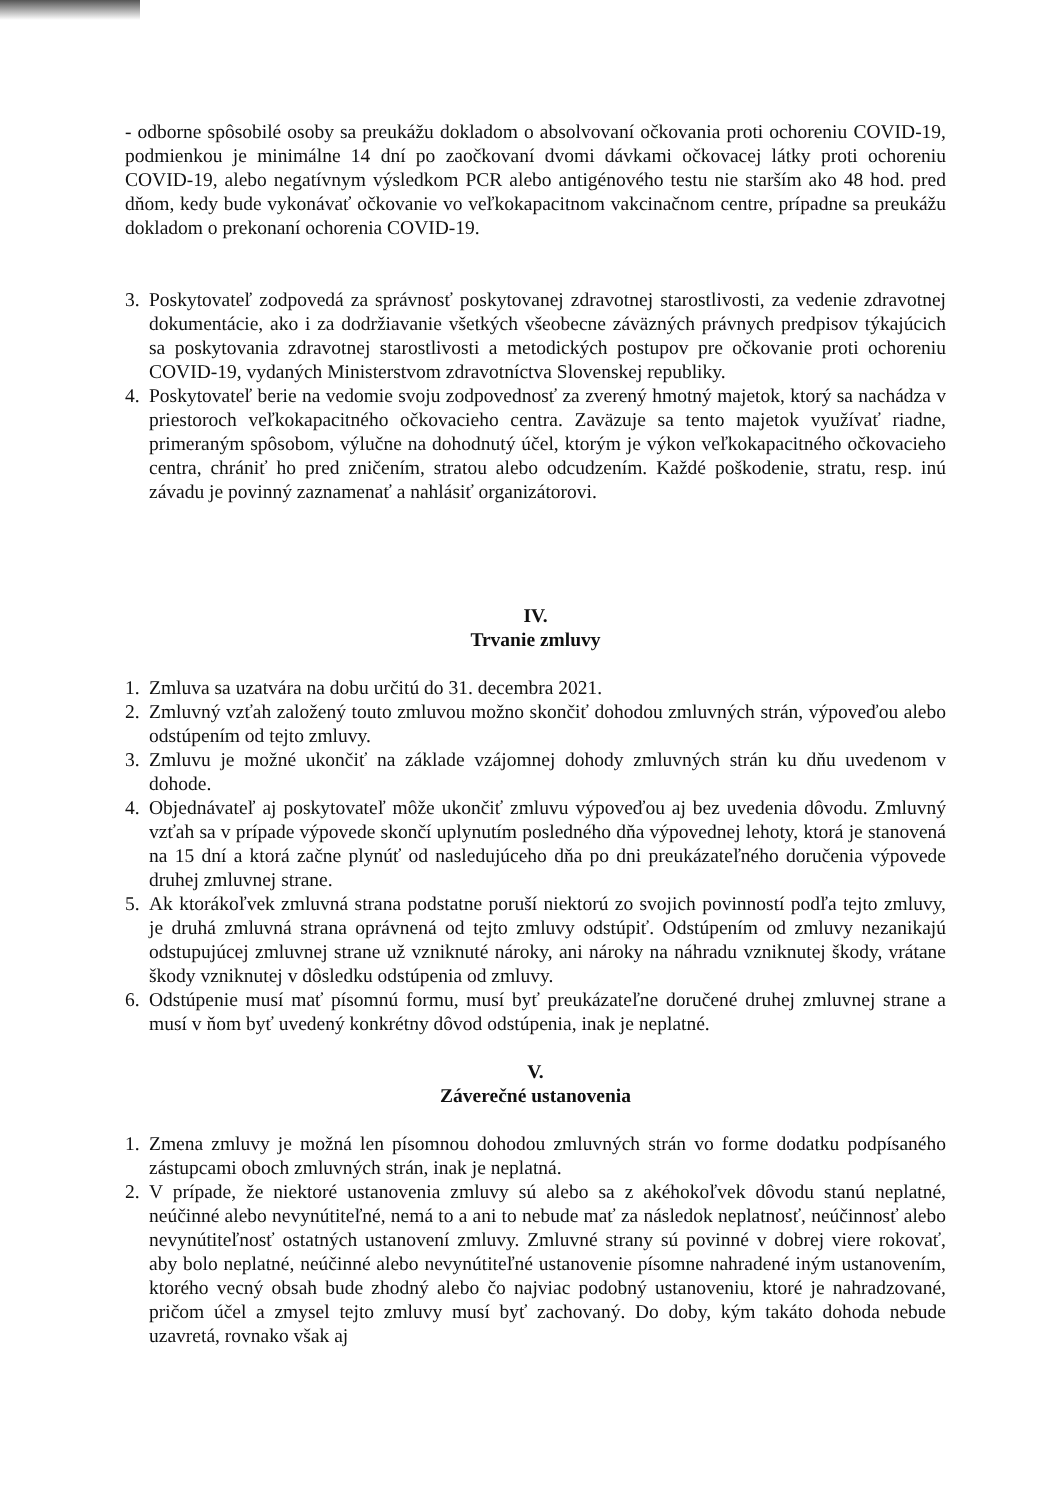- odborne spôsobilé osoby sa preukážu dokladom o absolvovaní očkovania proti ochoreniu COVID-19, podmienkou je minimálne 14 dní po zaočkovaní dvomi dávkami očkovacej látky proti ochoreniu COVID-19, alebo negatívnym výsledkom PCR alebo antigénového testu nie starším ako 48 hod. pred dňom, kedy bude vykonávať očkovanie vo veľkokapacitnom vakcinačnom centre, prípadne sa preukážu dokladom o prekonaní ochorenia COVID-19.
3. Poskytovateľ zodpovedá za správnosť poskytovanej zdravotnej starostlivosti, za vedenie zdravotnej dokumentácie, ako i za dodržiavanie všetkých všeobecne záväzných právnych predpisov týkajúcich sa poskytovania zdravotnej starostlivosti a metodických postupov pre očkovanie proti ochoreniu COVID-19, vydaných Ministerstvom zdravotníctva Slovenskej republiky.
4. Poskytovateľ berie na vedomie svoju zodpovednosť za zverený hmotný majetok, ktorý sa nachádza v priestoroch veľkokapacitného očkovacieho centra. Zaväzuje sa tento majetok využívať riadne, primeraným spôsobom, výlučne na dohodnutý účel, ktorým je výkon veľkokapacitného očkovacieho centra, chrániť ho pred zničením, stratou alebo odcudzením. Každé poškodenie, stratu, resp. inú závadu je povinný zaznamenať a nahlásiť organizátorovi.
IV.
Trvanie zmluvy
1. Zmluva sa uzatvára na dobu určitú do 31. decembra 2021.
2. Zmluvný vzťah založený touto zmluvou možno skončiť dohodou zmluvných strán, výpoveďou alebo odstúpením od tejto zmluvy.
3. Zmluvu je možné ukončiť na základe vzájomnej dohody zmluvných strán ku dňu uvedenom v dohode.
4. Objednávateľ aj poskytovateľ môže ukončiť zmluvu výpoveďou aj bez uvedenia dôvodu. Zmluvný vzťah sa v prípade výpovede skončí uplynutím posledného dňa výpovednej lehoty, ktorá je stanovená na 15 dní a ktorá začne plynúť od nasledujúceho dňa po dni preukázateľného doručenia výpovede druhej zmluvnej strane.
5. Ak ktorákoľvek zmluvná strana podstatne poruší niektorú zo svojich povinností podľa tejto zmluvy, je druhá zmluvná strana oprávnená od tejto zmluvy odstúpiť. Odstúpením od zmluvy nezanikajú odstupujúcej zmluvnej strane už vzniknuté nároky, ani nároky na náhradu vzniknutej škody, vrátane škody vzniknutej v dôsledku odstúpenia od zmluvy.
6. Odstúpenie musí mať písomnú formu, musí byť preukázateľne doručené druhej zmluvnej strane a musí v ňom byť uvedený konkrétny dôvod odstúpenia, inak je neplatné.
V.
Záverečné ustanovenia
1. Zmena zmluvy je možná len písomnou dohodou zmluvných strán vo forme dodatku podpísaného zástupcami oboch zmluvných strán, inak je neplatná.
2. V prípade, že niektoré ustanovenia zmluvy sú alebo sa z akéhokoľvek dôvodu stanú neplatné, neúčinné alebo nevynútiteľné, nemá to a ani to nebude mať za následok neplatnosť, neúčinnosť alebo nevynútiteľnosť ostatných ustanovení zmluvy. Zmluvné strany sú povinné v dobrej viere rokovať, aby bolo neplatné, neúčinné alebo nevynútiteľné ustanovenie písomne nahradené iným ustanovením, ktorého vecný obsah bude zhodný alebo čo najviac podobný ustanoveniu, ktoré je nahradzované, pričom účel a zmysel tejto zmluvy musí byť zachovaný. Do doby, kým takáto dohoda nebude uzavretá, rovnako však aj